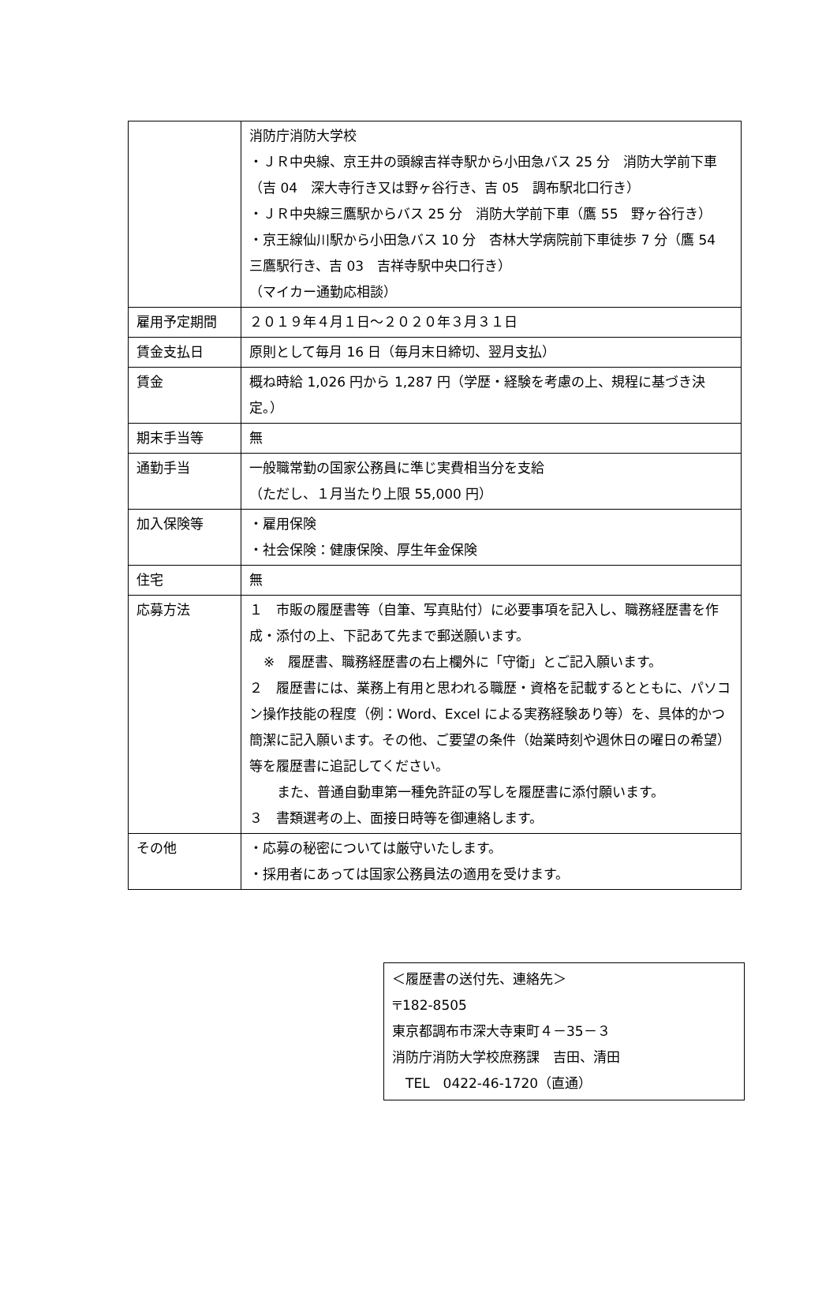| | 消防庁消防大学校 ・ＪＲ中央線、京王井の頭線吉祥寺駅から小田急バス 25 分 消防大学前下車（吉 04 深大寺行き又は野ヶ谷行き、吉 05 調布駅北口行き） ・ＪＲ中央線三鷹駅からバス 25 分 消防大学前下車（鷹 55 野ヶ谷行き） ・京王線仙川駅から小田急バス 10 分 杏林大学病院前下車徒歩 7 分（鷹 54 三鷹駅行き、吉 03 吉祥寺駅中央口行き） （マイカー通勤応相談） |
| 雇用予定期間 | ２０１９年４月１日～２０２０年３月３１日 |
| 賃金支払日 | 原則として毎月 16 日（毎月末日締切、翌月支払） |
| 賃金 | 概ね時給 1,026 円から 1,287 円（学歴・経験を考慮の上、規程に基づき決定。） |
| 期末手当等 | 無 |
| 通勤手当 | 一般職常勤の国家公務員に準じ実費相当分を支給 （ただし、１月当たり上限 55,000 円） |
| 加入保険等 | ・雇用保険 ・社会保険：健康保険、厚生年金保険 |
| 住宅 | 無 |
| 応募方法 | １ 市販の履歴書等（自筆、写真貼付）に必要事項を記入し、職務経歴書を作成・添付の上、下記あて先まで郵送願います。 ※ 履歴書、職務経歴書の右上欄外に「守衛」とご記入願います。 ２ 履歴書には、業務上有用と思われる職歴・資格を記載するとともに、パソコン操作技能の程度（例：Word、Excel による実務経験あり等）を、具体的かつ簡潔に記入願います。その他、ご要望の条件（始業時刻や週休日の曜日の希望）等を履歴書に追記してください。 また、普通自動車第一種免許証の写しを履歴書に添付願います。 ３ 書類選考の上、面接日時等を御連絡します。 |
| その他 | ・応募の秘密については厳守いたします。 ・採用者にあっては国家公務員法の適用を受けます。 |
＜履歴書の送付先、連絡先＞
〒182-8505
東京都調布市深大寺東町４－35－３
消防庁消防大学校庶務課　吉田、清田
　TEL　0422-46-1720（直通）